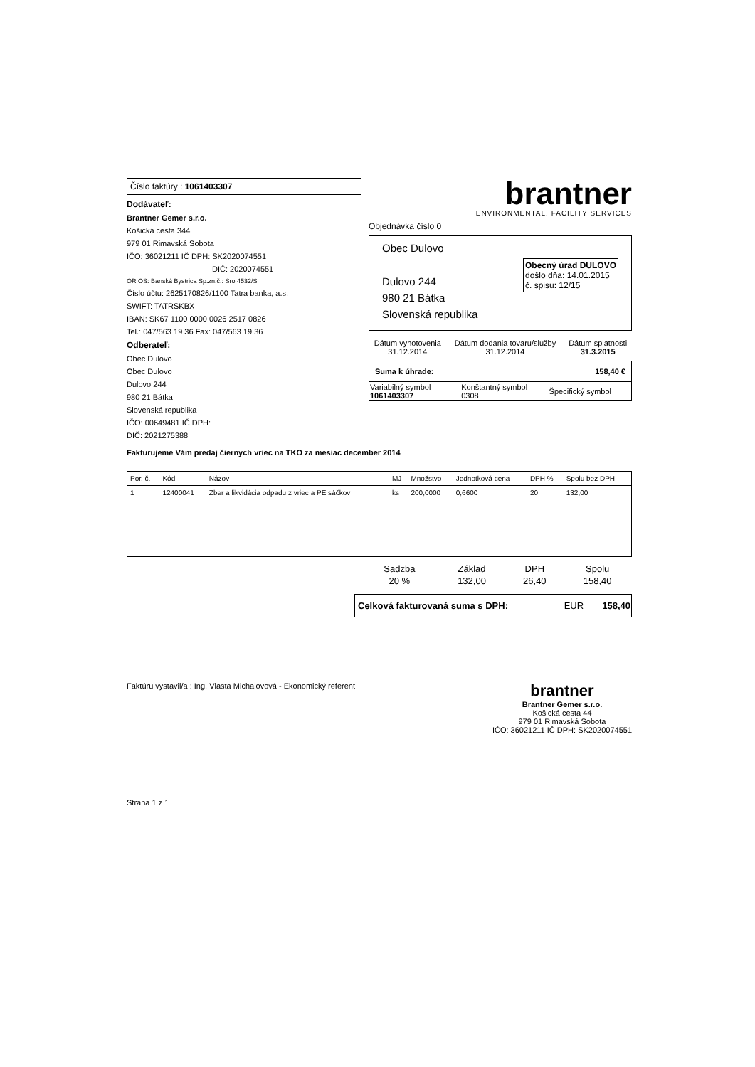Číslo faktúry : 1061403307
Dodávateľ:
Brantner Gemer s.r.o.
Košická cesta 344
979 01 Rimavská Sobota
IČO: 36021211 IČ DPH: SK2020074551
DIČ: 2020074551
OR OS: Banská Bystrica Sp.zn.č.: Sro 4532/S
Číslo účtu: 2625170826/1100 Tatra banka, a.s.
SWIFT: TATRSKBX
IBAN: SK67 1100 0000 0026 2517 0826
Tel.: 047/563 19 36 Fax: 047/563 19 36
Odberateľ:
Obec Dulovo
Obec Dulovo
Dulovo 244
980 21 Bátka
Slovenská republika
IČO: 00649481 IČ DPH:
DIČ: 2021275388
brantner
ENVIRONMENTAL. FACILITY SERVICES
Objednávka číslo 0
Obec Dulovo
Obecný úrad DULOVO
došlo dňa: 14.01.2015
č. spisu: 12/15
Dulovo 244
980 21 Bátka
Slovenská republika
| Dátum vyhotovenia 31.12.2014 | Dátum dodania tovaru/služby 31.12.2014 | Dátum splatnosti 31.3.2015 |
| Suma k úhrade: | 158,40 € | |
| Variabilný symbol 1061403307 | Konštantný symbol 0308 | Špecifický symbol |
Fakturujeme Vám predaj čiernych vriec na TKO za mesiac december 2014
| Por. č. | Kód | Názov | MJ | Množstvo | Jednotková cena | DPH % | Spolu bez DPH |
| --- | --- | --- | --- | --- | --- | --- | --- |
| 1 | 12400041 | Zber a likvidácia odpadu z vriec a PE sáčkov | ks | 200,0000 | 0,6600 | 20 | 132,00 |
| Sadzba | Základ | DPH | Spolu |
| 20 % | 132,00 | 26,40 | 158,40 |
| Celková fakturovaná suma s DPH: | EUR | 158,40 |
Faktúru vystavil/a : Ing. Vlasta Michalovová - Ekonomický referent
brantner
Brantner Gemer s.r.o.
Košická cesta 44
979 01 Rimavská Sobota
IČO: 36021211 IČ DPH: SK2020074551
Strana 1 z 1